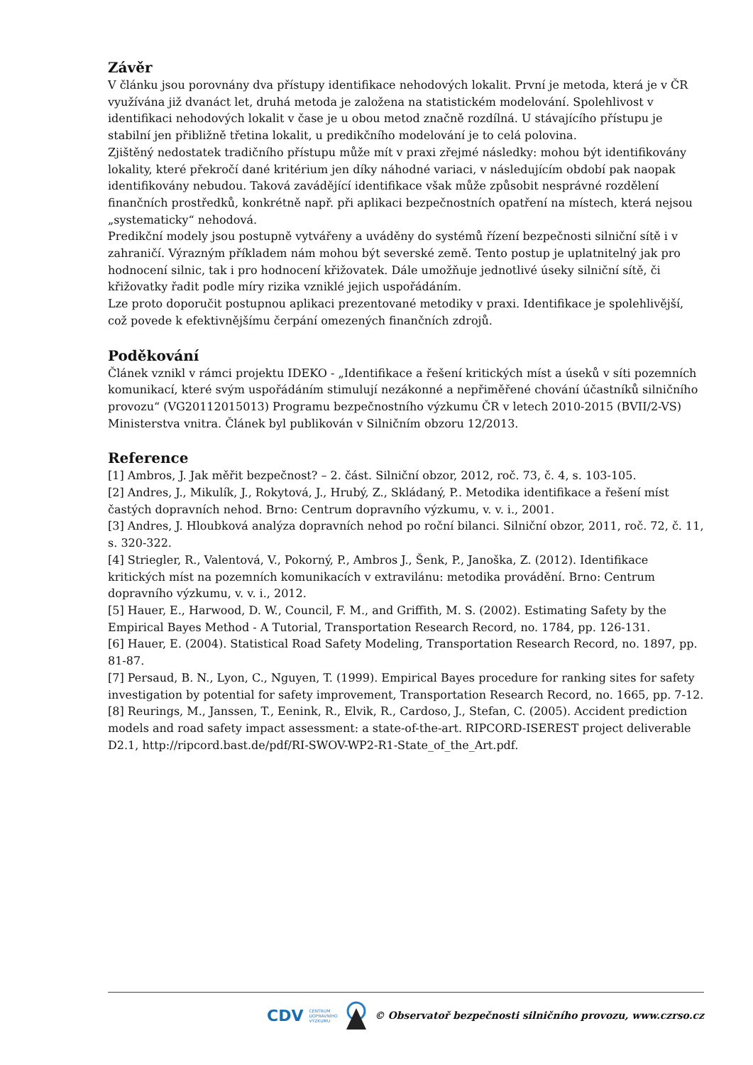Závěr
V článku jsou porovnány dva přístupy identifikace nehodových lokalit. První je metoda, která je v ČR využívána již dvanáct let, druhá metoda je založena na statistickém modelování. Spolehlivost v identifikaci nehodových lokalit v čase je u obou metod značně rozdílná. U stávajícího přístupu je stabilní jen přibližně třetina lokalit, u predikčního modelování je to celá polovina.
Zjištěný nedostatek tradičního přístupu může mít v praxi zřejmé následky: mohou být identifikovány lokality, které překročí dané kritérium jen díky náhodné variaci, v následujícím období pak naopak identifikovány nebudou. Taková zavádějící identifikace však může způsobit nesprávné rozdělení finančních prostředků, konkrétně např. při aplikaci bezpečnostních opatření na místech, která nejsou „systematicky“ nehodová.
Predikční modely jsou postupně vytvářeny a uváděny do systémů řízení bezpečnosti silniční sítě i v zahraničí. Výrazným příkladem nám mohou být severské země. Tento postup je uplatnitelný jak pro hodnocení silnic, tak i pro hodnocení křižovatek. Dále umožňuje jednotlivé úseky silniční sítě, či křižovatky řadit podle míry rizika vzniklé jejich uspořádáním.
Lze proto doporučit postupnou aplikaci prezentované metodiky v praxi. Identifikace je spolehlivější, což povede k efektivnějšímu čerpání omezených finančních zdrojů.
Poděkování
Článek vznikl v rámci projektu IDEKO - „Identifikace a řešení kritických míst a úseků v síti pozemních komunikací, které svým uspořádáním stimulují nezákonné a nepřiměřené chování účastníků silničního provozu“ (VG20112015013) Programu bezpečnostního výzkumu ČR v letech 2010-2015 (BVII/2-VS) Ministerstva vnitra. Článek byl publikován v Silničním obzoru 12/2013.
Reference
[1] Ambros, J. Jak měřit bezpečnost? – 2. část. Silniční obzor, 2012, roč. 73, č. 4, s. 103-105.
[2] Andres, J., Mikulík, J., Rokytová, J., Hrubý, Z., Skládaný, P.. Metodika identifikace a řešení míst častých dopravních nehod. Brno: Centrum dopravního výzkumu, v. v. i., 2001.
[3] Andres, J. Hloubková analýza dopravních nehod po roční bilanci. Silniční obzor, 2011, roč. 72, č. 11, s. 320-322.
[4] Striegler, R., Valentová, V., Pokorný, P., Ambros J., Šenk, P., Janoška, Z. (2012). Identifikace kritických míst na pozemních komunikacích v extravilánu: metodika provádění. Brno: Centrum dopravního výzkumu, v. v. i., 2012.
[5] Hauer, E., Harwood, D. W., Council, F. M., and Griffith, M. S. (2002). Estimating Safety by the Empirical Bayes Method - A Tutorial, Transportation Research Record, no. 1784, pp. 126-131.
[6] Hauer, E. (2004). Statistical Road Safety Modeling, Transportation Research Record, no. 1897, pp. 81-87.
[7] Persaud, B. N., Lyon, C., Nguyen, T. (1999). Empirical Bayes procedure for ranking sites for safety investigation by potential for safety improvement, Transportation Research Record, no. 1665, pp. 7-12.
[8] Reurings, M., Janssen, T., Eenink, R., Elvik, R., Cardoso, J., Stefan, C. (2005). Accident prediction models and road safety impact assessment: a state-of-the-art. RIPCORD-ISEREST project deliverable D2.1, http://ripcord.bast.de/pdf/RI-SWOV-WP2-R1-State_of_the_Art.pdf.
CDV CENTRUM
DOPRAVNÍHO
VÝZKUMU © Observatoř bezpečnosti silničního provozu, www.czrso.cz